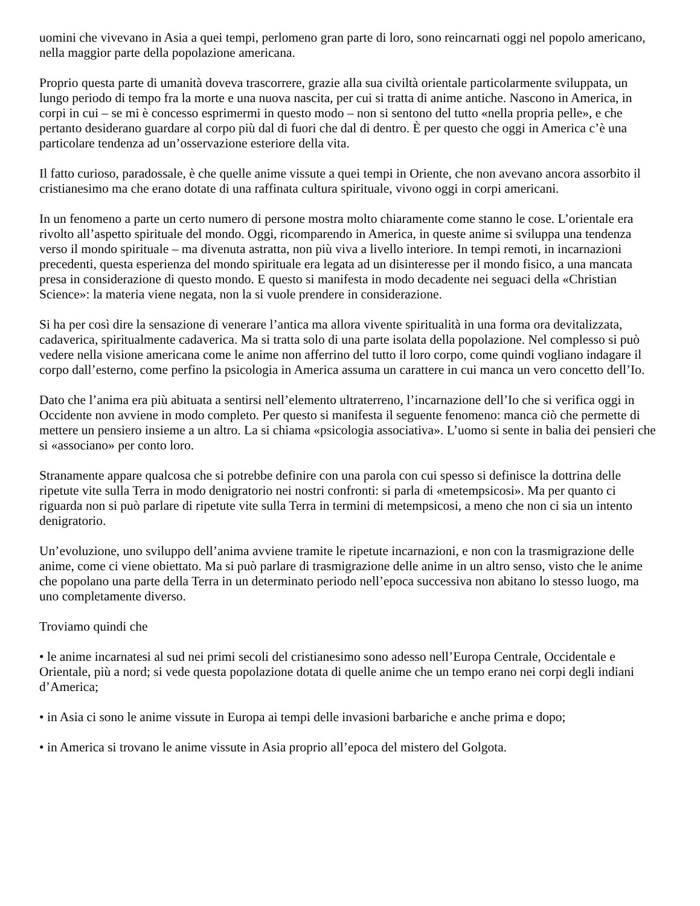uomini che vivevano in Asia a quei tempi, perlomeno gran parte di loro, sono reincarnati oggi nel popolo americano, nella maggior parte della popolazione americana.
Proprio questa parte di umanità doveva trascorrere, grazie alla sua civiltà orientale particolarmente sviluppata, un lungo periodo di tempo fra la morte e una nuova nascita, per cui si tratta di anime antiche. Nascono in America, in corpi in cui – se mi è concesso esprimermi in questo modo – non si sentono del tutto «nella propria pelle», e che pertanto desiderano guardare al corpo più dal di fuori che dal di dentro. È per questo che oggi in America c’è una particolare tendenza ad un’osservazione esteriore della vita.
Il fatto curioso, paradossale, è che quelle anime vissute a quei tempi in Oriente, che non avevano ancora assorbito il cristianesimo ma che erano dotate di una raffinata cultura spirituale, vivono oggi in corpi americani.
In un fenomeno a parte un certo numero di persone mostra molto chiaramente come stanno le cose. L’orientale era rivolto all’aspetto spirituale del mondo. Oggi, ricomparendo in America, in queste anime si sviluppa una tendenza verso il mondo spirituale – ma divenuta astratta, non più viva a livello interiore. In tempi remoti, in incarnazioni precedenti, questa esperienza del mondo spirituale era legata ad un disinteresse per il mondo fisico, a una mancata presa in considerazione di questo mondo. E questo si manifesta in modo decadente nei seguaci della «Christian Science»: la materia viene negata, non la si vuole prendere in considerazione.
Si ha per così dire la sensazione di venerare l’antica ma allora vivente spiritualità in una forma ora devitalizzata, cadaverica, spiritualmente cadaverica. Ma si tratta solo di una parte isolata della popolazione. Nel complesso si può vedere nella visione americana come le anime non afferrino del tutto il loro corpo, come quindi vogliano indagare il corpo dall’esterno, come perfino la psicologia in America assuma un carattere in cui manca un vero concetto dell’Io.
Dato che l’anima era più abituata a sentirsi nell’elemento ultraterreno, l’incarnazione dell’Io che si verifica oggi in Occidente non avviene in modo completo. Per questo si manifesta il seguente fenomeno: manca ciò che permette di mettere un pensiero insieme a un altro. La si chiama «psicologia associativa». L’uomo si sente in balia dei pensieri che si «associano» per conto loro.
Stranamente appare qualcosa che si potrebbe definire con una parola con cui spesso si definisce la dottrina delle ripetute vite sulla Terra in modo denigratorio nei nostri confronti: si parla di «metempsicosi». Ma per quanto ci riguarda non si può parlare di ripetute vite sulla Terra in termini di metempsicosi, a meno che non ci sia un intento denigratorio.
Un’evoluzione, uno sviluppo dell’anima avviene tramite le ripetute incarnazioni, e non con la trasmigrazione delle anime, come ci viene obiettato. Ma si può parlare di trasmigrazione delle anime in un altro senso, visto che le anime che popolano una parte della Terra in un determinato periodo nell’epoca successiva non abitano lo stesso luogo, ma uno completamente diverso.
Troviamo quindi che
• le anime incarnatesi al sud nei primi secoli del cristianesimo sono adesso nell’Europa Centrale, Occidentale e Orientale, più a nord; si vede questa popolazione dotata di quelle anime che un tempo erano nei corpi degli indiani d’America;
• in Asia ci sono le anime vissute in Europa ai tempi delle invasioni barbariche e anche prima e dopo;
• in America si trovano le anime vissute in Asia proprio all’epoca del mistero del Golgota.